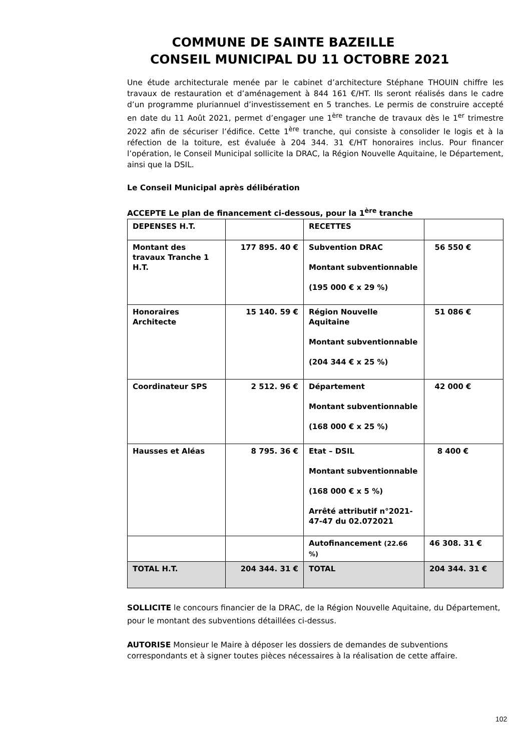COMMUNE DE SAINTE BAZEILLE
CONSEIL MUNICIPAL DU 11 OCTOBRE 2021
Une étude architecturale menée par le cabinet d’architecture Stéphane THOUIN chiffre les travaux de restauration et d’aménagement à 844 161 €/HT. Ils seront réalisés dans le cadre d’un programme pluriannuel d’investissement en 5 tranches. Le permis de construire accepté en date du 11 Août 2021, permet d’engager une 1<sup>ère</sup> tranche de travaux dès le 1<sup>er</sup> trimestre 2022 afin de sécuriser l’édifice. Cette 1<sup>ère</sup> tranche, qui consiste à consolider le logis et à la réfection de la toiture, est évaluée à 204 344. 31 €/HT honoraires inclus. Pour financer l’opération, le Conseil Municipal sollicite la DRAC, la Région Nouvelle Aquitaine, le Département, ainsi que la DSIL.
Le Conseil Municipal après délibération
ACCEPTE Le plan de financement ci-dessous, pour la 1<sup>ère</sup> tranche
| DEPENSES H.T. | | RECETTES | |
| Montant des travaux Tranche 1 H.T. | 177 895. 40 € | Subvention DRAC Montant subventionnable (195 000 € x 29 %) | 56 550 € |
| Honoraires Architecte | 15 140. 59 € | Région Nouvelle Aquitaine Montant subventionnable (204 344 € x 25 %) | 51 086 € |
| Coordinateur SPS | 2 512. 96 € | Département Montant subventionnable (168 000 € x 25 %) | 42 000 € |
| Hausses et Aléas | 8 795. 36 € | Etat – DSIL Montant subventionnable (168 000 € x 5 %) Arrêté attributif n°2021-47-47 du 02.072021 | 8 400 € |
| | | Autofinancement (22.66 %) | 46 308. 31 € |
| TOTAL H.T. | 204 344. 31 € | TOTAL | 204 344. 31 € |
SOLLICITE le concours financier de la DRAC, de la Région Nouvelle Aquitaine, du Département, pour le montant des subventions détaillées ci-dessus.
AUTORISE Monsieur le Maire à déposer les dossiers de demandes de subventions correspondants et à signer toutes pièces nécessaires à la réalisation de cette affaire.
102